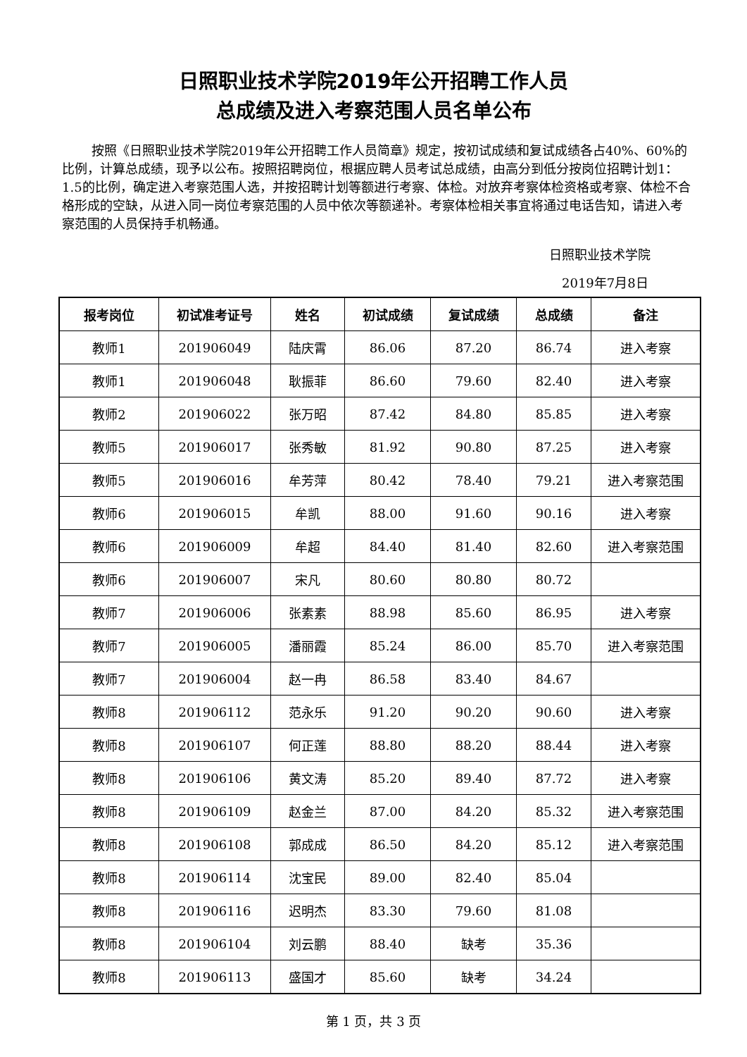日照职业技术学院2019年公开招聘工作人员
总成绩及进入考察范围人员名单公布
按照《日照职业技术学院2019年公开招聘工作人员简章》规定，按初试成绩和复试成绩各占40%、60%的比例，计算总成绩，现予以公布。按照招聘岗位，根据应聘人员考试总成绩，由高分到低分按岗位招聘计划1：1.5的比例，确定进入考察范围人选，并按招聘计划等额进行考察、体检。对放弃考察体检资格或考察、体检不合格形成的空缺，从进入同一岗位考察范围的人员中依次等额递补。考察体检相关事宜将通过电话告知，请进入考察范围的人员保持手机畅通。
日照职业技术学院
2019年7月8日
| 报考岗位 | 初试准考证号 | 姓名 | 初试成绩 | 复试成绩 | 总成绩 | 备注 |
| --- | --- | --- | --- | --- | --- | --- |
| 教师1 | 201906049 | 陆庆霄 | 86.06 | 87.20 | 86.74 | 进入考察 |
| 教师1 | 201906048 | 耿振菲 | 86.60 | 79.60 | 82.40 | 进入考察 |
| 教师2 | 201906022 | 张万昭 | 87.42 | 84.80 | 85.85 | 进入考察 |
| 教师5 | 201906017 | 张秀敏 | 81.92 | 90.80 | 87.25 | 进入考察 |
| 教师5 | 201906016 | 牟芳萍 | 80.42 | 78.40 | 79.21 | 进入考察范围 |
| 教师6 | 201906015 | 牟凯 | 88.00 | 91.60 | 90.16 | 进入考察 |
| 教师6 | 201906009 | 牟超 | 84.40 | 81.40 | 82.60 | 进入考察范围 |
| 教师6 | 201906007 | 宋凡 | 80.60 | 80.80 | 80.72 | |
| 教师7 | 201906006 | 张素素 | 88.98 | 85.60 | 86.95 | 进入考察 |
| 教师7 | 201906005 | 潘丽霞 | 85.24 | 86.00 | 85.70 | 进入考察范围 |
| 教师7 | 201906004 | 赵一冉 | 86.58 | 83.40 | 84.67 | |
| 教师8 | 201906112 | 范永乐 | 91.20 | 90.20 | 90.60 | 进入考察 |
| 教师8 | 201906107 | 何正莲 | 88.80 | 88.20 | 88.44 | 进入考察 |
| 教师8 | 201906106 | 黄文涛 | 85.20 | 89.40 | 87.72 | 进入考察 |
| 教师8 | 201906109 | 赵金兰 | 87.00 | 84.20 | 85.32 | 进入考察范围 |
| 教师8 | 201906108 | 郭成成 | 86.50 | 84.20 | 85.12 | 进入考察范围 |
| 教师8 | 201906114 | 沈宝民 | 89.00 | 82.40 | 85.04 | |
| 教师8 | 201906116 | 迟明杰 | 83.30 | 79.60 | 81.08 | |
| 教师8 | 201906104 | 刘云鹏 | 88.40 | 缺考 | 35.36 | |
| 教师8 | 201906113 | 盛国才 | 85.60 | 缺考 | 34.24 | |
第 1 页，共 3 页